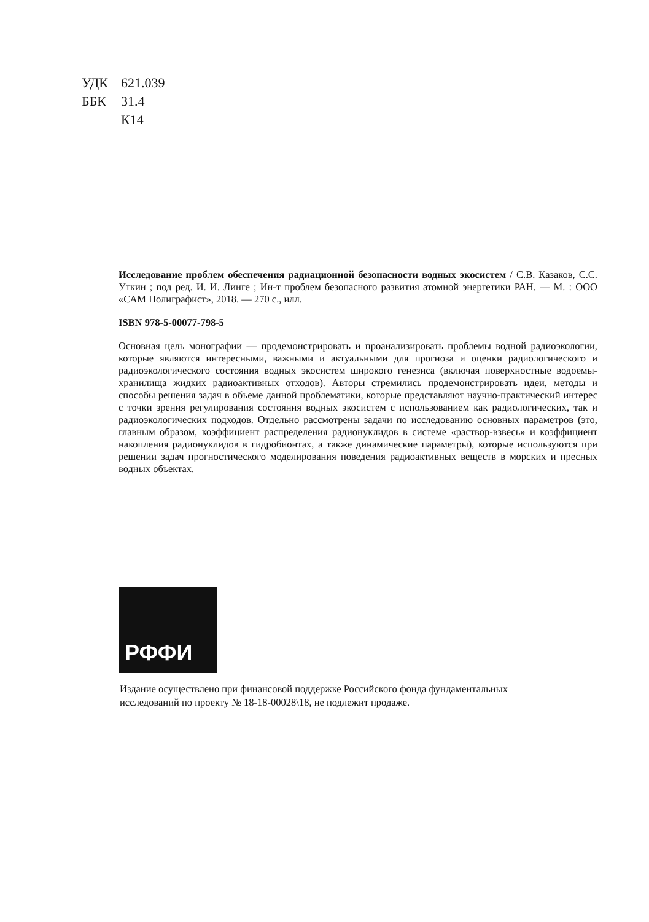УДК 621.039
ББК 31.4
К14
Исследование проблем обеспечения радиационной безопасности водных экосистем / С.В. Казаков, С.С. Уткин ; под ред. И. И. Линге ; Ин-т проблем безопасного развития атомной энергетики РАН. — М. : ООО «САМ Полиграфист», 2018. — 270 с., илл.
ISBN 978-5-00077-798-5
Основная цель монографии — продемонстрировать и проанализировать проблемы водной радиоэкологии, которые являются интересными, важными и актуальными для прогноза и оценки радиологического и радиоэкологического состояния водных экосистем широкого генезиса (включая поверхностные водоемы-хранилища жидких радиоактивных отходов). Авторы стремились продемонстрировать идеи, методы и способы решения задач в объеме данной проблематики, которые представляют научно-практический интерес с точки зрения регулирования состояния водных экосистем с использованием как радиологических, так и радиоэкологических подходов. Отдельно рассмотрены задачи по исследованию основных параметров (это, главным образом, коэффициент распределения радионуклидов в системе «раствор-взвесь» и коэффициент накопления радионуклидов в гидробионтах, а также динамические параметры), которые используются при решении задач прогностического моделирования поведения радиоактивных веществ в морских и пресных водных объектах.
РФФИ
Издание осуществлено при финансовой поддержке Российского фонда фундаментальных исследований по проекту № 18-18-00028\18, не подлежит продаже.